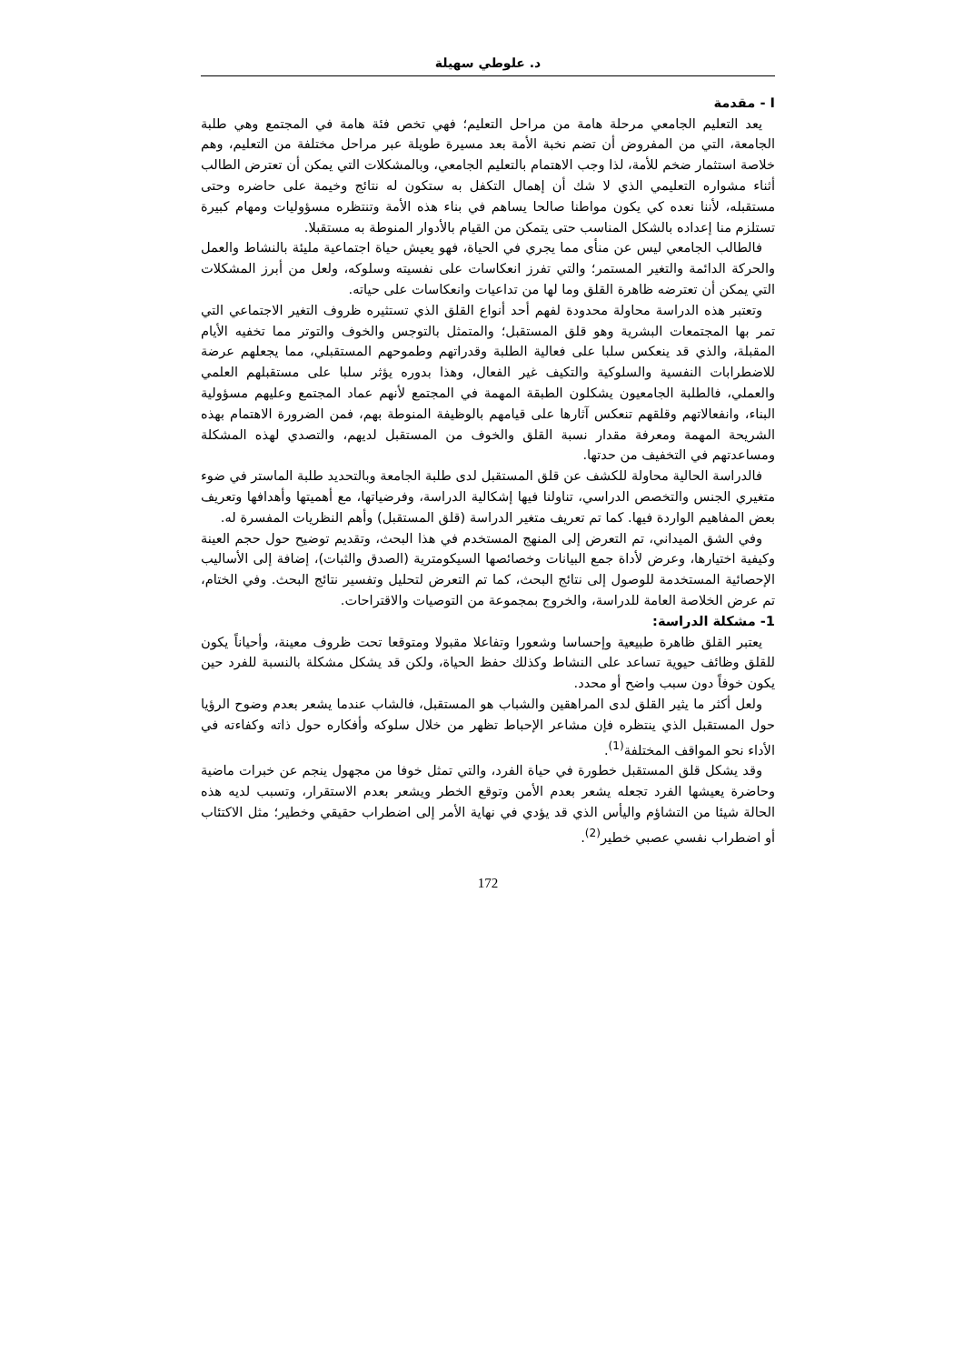د. علوطي سهيلة
I - مقدمة
يعد التعليم الجامعي مرحلة هامة من مراحل التعليم؛ فهي تخص فئة هامة في المجتمع وهي طلبة الجامعة، التي من المفروض أن تضم نخبة الأمة بعد مسيرة طويلة عبر مراحل مختلفة من التعليم، وهم خلاصة استثمار ضخم للأمة، لذا وجب الاهتمام بالتعليم الجامعي، وبالمشكلات التي يمكن أن تعترض الطالب أثناء مشواره التعليمي الذي لا شك أن إهمال التكفل به ستكون له نتائج وخيمة على حاضره وحتى مستقبله، لأننا نعده كي يكون مواطنا صالحا يساهم في بناء هذه الأمة وتنتظره مسؤوليات ومهام كبيرة تستلزم منا إعداده بالشكل المناسب حتى يتمكن من القيام بالأدوار المنوطة به مستقبلا.
فالطالب الجامعي ليس عن منأى مما يجري في الحياة، فهو يعيش حياة اجتماعية مليئة بالنشاط والعمل والحركة الدائمة والتغير المستمر؛ والتي تفرز انعكاسات على نفسيته وسلوكه، ولعل من أبرز المشكلات التي يمكن أن تعترضه ظاهرة القلق وما لها من تداعيات وانعكاسات على حياته.
وتعتبر هذه الدراسة محاولة محدودة لفهم أحد أنواع القلق الذي تستثيره ظروف التغير الاجتماعي التي تمر بها المجتمعات البشرية وهو قلق المستقبل؛ والمتمثل بالتوجس والخوف والتوتر مما تخفيه الأيام المقبلة، والذي قد ينعكس سلبا على فعالية الطلبة وقدراتهم وطموحهم المستقبلي، مما يجعلهم عرضة للاضطرابات النفسية والسلوكية والتكيف غير الفعال، وهذا بدوره يؤثر سلبا على مستقبلهم العلمي والعملي، فالطلبة الجامعيون يشكلون الطبقة المهمة في المجتمع لأنهم عماد المجتمع وعليهم مسؤولية البناء، وانفعالاتهم وقلقهم تنعكس آثارها على قيامهم بالوظيفة المنوطة بهم، فمن الضرورة الاهتمام بهذه الشريحة المهمة ومعرفة مقدار نسبة القلق والخوف من المستقبل لديهم، والتصدي لهذه المشكلة ومساعدتهم في التخفيف من حدتها.
فالدراسة الحالية محاولة للكشف عن قلق المستقبل لدى طلبة الجامعة وبالتحديد طلبة الماستر في ضوء متغيري الجنس والتخصص الدراسي، تناولنا فيها إشكالية الدراسة، وفرضياتها، مع أهميتها وأهدافها وتعريف بعض المفاهيم الواردة فيها. كما تم تعريف متغير الدراسة (قلق المستقبل) وأهم النظريات المفسرة له.
وفي الشق الميداني، تم التعرض إلى المنهج المستخدم في هذا البحث، وتقديم توضيح حول حجم العينة وكيفية اختيارها، وعرض لأداة جمع البيانات وخصائصها السيكومترية (الصدق والثبات)، إضافة إلى الأساليب الإحصائية المستخدمة للوصول إلى نتائج البحث، كما تم التعرض لتحليل وتفسير نتائج البحث. وفي الختام، تم عرض الخلاصة العامة للدراسة، والخروج بمجموعة من التوصيات والاقتراحات.
1- مشكلة الدراسة:
يعتبر القلق ظاهرة طبيعية وإحساسا وشعورا وتفاعلا مقبولا ومتوقعا تحت ظروف معينة، وأحياناً يكون للقلق وظائف حيوية تساعد على النشاط وكذلك حفظ الحياة، ولكن قد يشكل مشكلة بالنسبة للفرد حين يكون خوفاً دون سبب واضح أو محدد.
ولعل أكثر ما يثير القلق لدى المراهقين والشباب هو المستقبل، فالشاب عندما يشعر بعدم وضوح الرؤيا حول المستقبل الذي ينتظره فإن مشاعر الإحباط تظهر من خلال سلوكه وأفكاره حول ذاته وكفاءته في الأداء نحو المواقف المختلفة<sup>(1)</sup>.
وقد يشكل قلق المستقبل خطورة في حياة الفرد، والتي تمثل خوفا من مجهول ينجم عن خبرات ماضية وحاضرة يعيشها الفرد تجعله يشعر بعدم الأمن وتوقع الخطر ويشعر بعدم الاستقرار، وتسبب لديه هذه الحالة شيئا من التشاؤم واليأس الذي قد يؤدي في نهاية الأمر إلى اضطراب حقيقي وخطير؛ مثل الاكتئاب أو اضطراب نفسي عصبي خطير<sup>(2)</sup>.
172